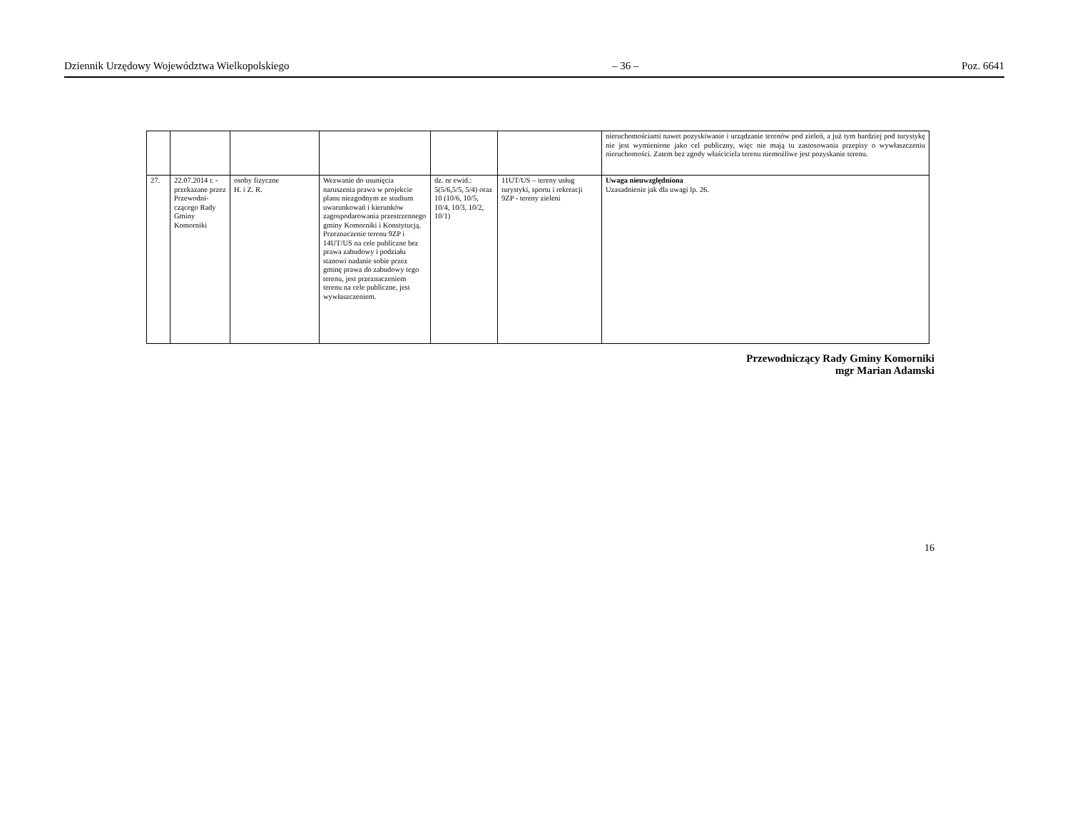Dziennik Urzędowy Województwa Wielkopolskiego – 36 – Poz. 6641
| | | | | | | nieruchomościami nawet pozyskiwanie i urządzanie terenów pod zieleń, a już tym bardziej pod turystykę nie jest wymienione jako cel publiczny, więc nie mają tu zastosowania przepisy o wywłaszczeniu nieruchomości. Zatem bez zgody właściciela terenu niemożliwe jest pozyskanie terenu. |
| 27. | 22.07.2014 r. -przekazane przez Przewodni-czącego Rady Gminy Komorniki | osoby fizyczne H. i Z. R. | Wezwanie do usunięcia naruszenia prawa w projekcie planu niezgodnym ze studium uwarunkowań i kierunków zagospodarowania przestrzennego gminy Komorniki i Konstytucją. Przeznaczenie terenu 9ZP i 14UT/US na cele publiczne bez prawa zabudowy i podziału stanowi nadanie sobie przez gminę prawa do zabudowy tego terenu, jest przeznaczeniem terenu na cele publiczne, jest wywłaszczeniem. | dz. nr ewid.: 5(5/6,5/5, 5/4) oraz 10 (10/6, 10/5, 10/4, 10/3, 10/2, 10/1) | 11UT/US – tereny usług turystyki, sportu i rekreacji 9ZP - tereny zieleni | Uwaga nieuwzględniona Uzasadnienie jak dla uwagi lp. 26. |
Przewodniczący Rady Gminy Komorniki
mgr Marian Adamski
16